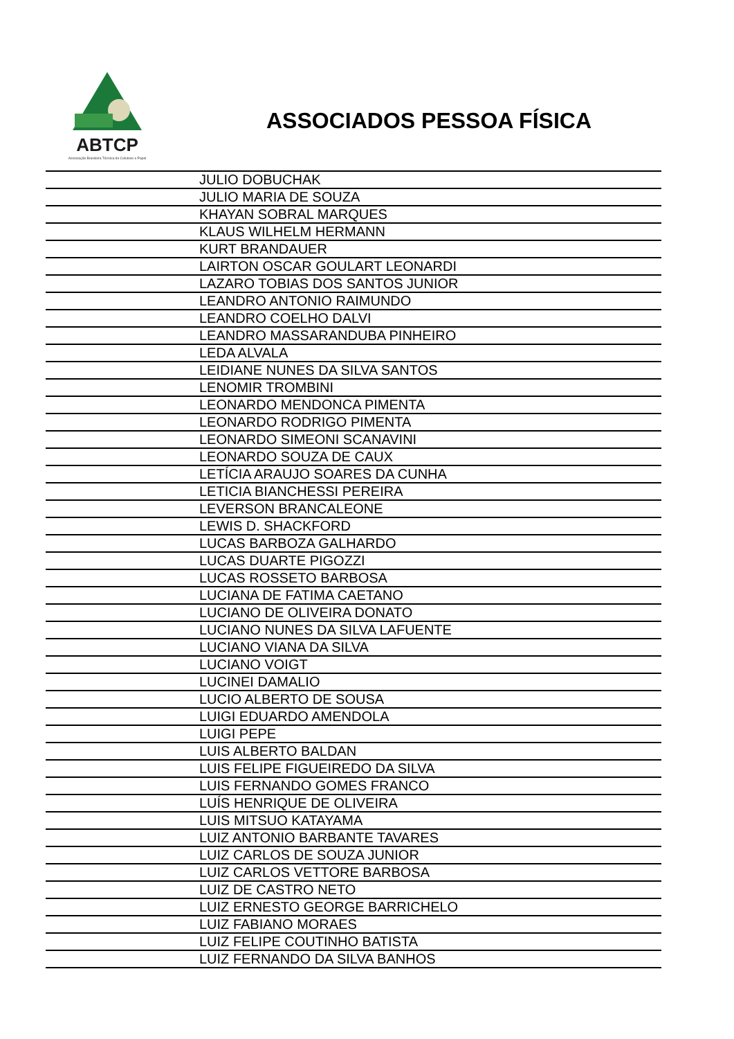ABTCP
Associação Brasileira Técnica de Celulose e Papel
ASSOCIADOS PESSOA FÍSICA
| | JULIO DOBUCHAK |
| | JULIO MARIA DE SOUZA |
| | KHAYAN SOBRAL MARQUES |
| | KLAUS WILHELM HERMANN |
| | KURT BRANDAUER |
| | LAIRTON OSCAR GOULART LEONARDI |
| | LAZARO TOBIAS DOS SANTOS JUNIOR |
| | LEANDRO ANTONIO RAIMUNDO |
| | LEANDRO COELHO DALVI |
| | LEANDRO MASSARANDUBA PINHEIRO |
| | LEDA ALVALA |
| | LEIDIANE NUNES DA SILVA SANTOS |
| | LENOMIR TROMBINI |
| | LEONARDO MENDONCA PIMENTA |
| | LEONARDO RODRIGO PIMENTA |
| | LEONARDO SIMEONI SCANAVINI |
| | LEONARDO SOUZA DE CAUX |
| | LETÍCIA ARAUJO SOARES DA CUNHA |
| | LETICIA BIANCHESSI PEREIRA |
| | LEVERSON BRANCALEONE |
| | LEWIS D. SHACKFORD |
| | LUCAS BARBOZA GALHARDO |
| | LUCAS DUARTE PIGOZZI |
| | LUCAS ROSSETO BARBOSA |
| | LUCIANA DE FATIMA CAETANO |
| | LUCIANO DE OLIVEIRA DONATO |
| | LUCIANO NUNES DA SILVA LAFUENTE |
| | LUCIANO VIANA DA SILVA |
| | LUCIANO VOIGT |
| | LUCINEI DAMALIO |
| | LUCIO ALBERTO DE SOUSA |
| | LUIGI EDUARDO AMENDOLA |
| | LUIGI PEPE |
| | LUIS ALBERTO BALDAN |
| | LUIS FELIPE FIGUEIREDO DA SILVA |
| | LUIS FERNANDO GOMES FRANCO |
| | LUÍS HENRIQUE DE OLIVEIRA |
| | LUIS MITSUO KATAYAMA |
| | LUIZ ANTONIO BARBANTE TAVARES |
| | LUIZ CARLOS DE SOUZA JUNIOR |
| | LUIZ CARLOS VETTORE BARBOSA |
| | LUIZ DE CASTRO NETO |
| | LUIZ ERNESTO GEORGE BARRICHELO |
| | LUIZ FABIANO MORAES |
| | LUIZ FELIPE COUTINHO BATISTA |
| | LUIZ FERNANDO DA SILVA BANHOS |